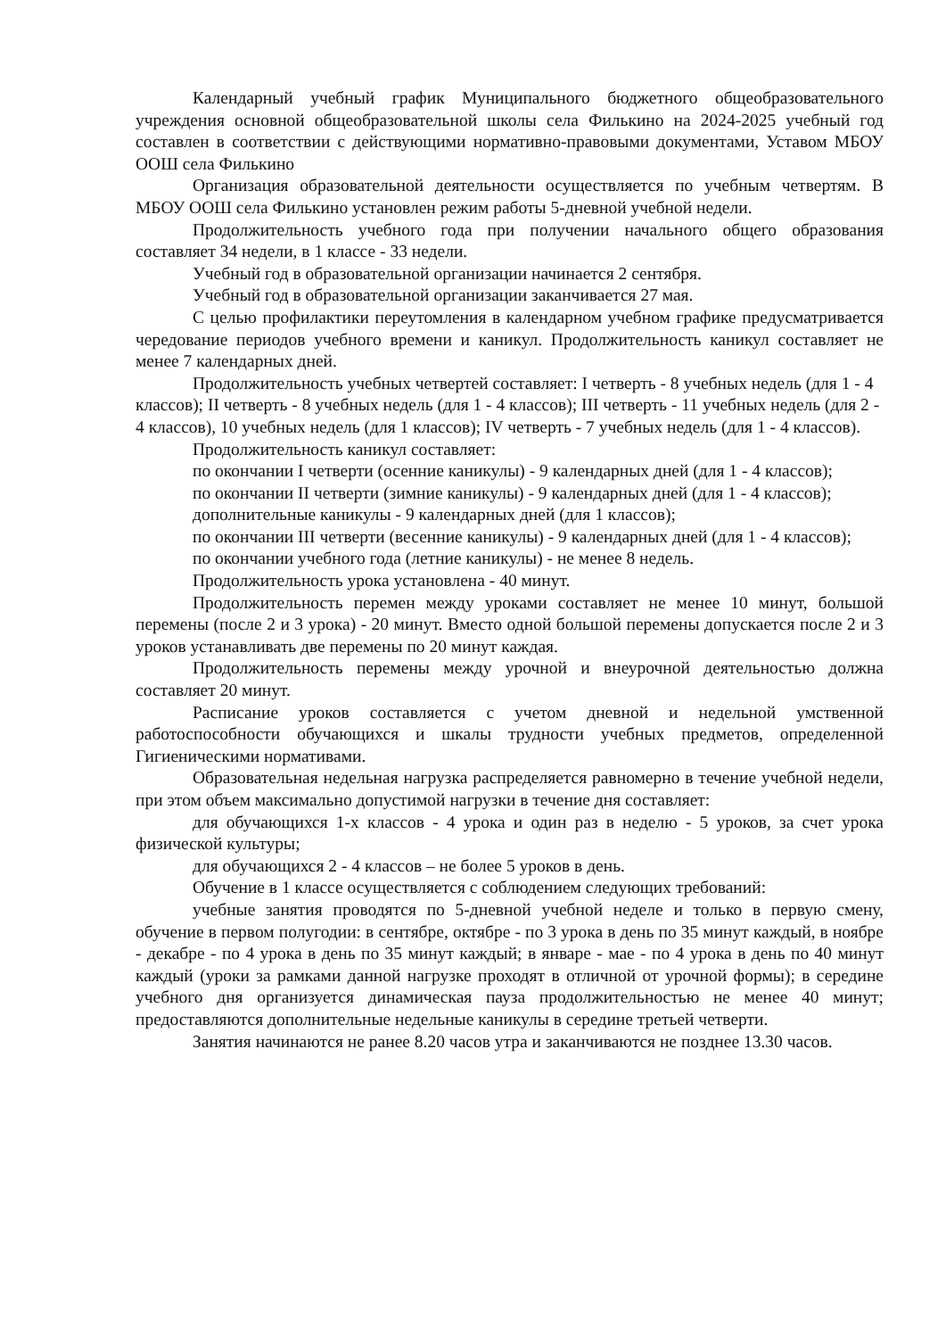Календарный учебный график Муниципального бюджетного общеобразовательного учреждения основной общеобразовательной школы села Филькино на 2024-2025 учебный год составлен в соответствии с действующими нормативно-правовыми документами, Уставом МБОУ ООШ села Филькино
Организация образовательной деятельности осуществляется по учебным четвертям. В МБОУ ООШ села Филькино установлен режим работы 5-дневной учебной недели.
Продолжительность учебного года при получении начального общего образования составляет 34 недели, в 1 классе - 33 недели.
Учебный год в образовательной организации начинается 2 сентября.
Учебный год в образовательной организации заканчивается 27 мая.
С целью профилактики переутомления в календарном учебном графике предусматривается чередование периодов учебного времени и каникул. Продолжительность каникул составляет не менее 7 календарных дней.
Продолжительность учебных четвертей составляет: I четверть - 8 учебных недель (для 1 - 4 классов); II четверть - 8 учебных недель (для 1 - 4 классов); III четверть - 11 учебных недель (для 2 - 4 классов), 10 учебных недель (для 1 классов); IV четверть - 7 учебных недель (для 1 - 4 классов).
Продолжительность каникул составляет:
по окончании I четверти (осенние каникулы) - 9 календарных дней (для 1 - 4 классов);
по окончании II четверти (зимние каникулы) - 9 календарных дней (для 1 - 4 классов);
дополнительные каникулы - 9 календарных дней (для 1 классов);
по окончании III четверти (весенние каникулы) - 9 календарных дней (для 1 - 4 классов);
по окончании учебного года (летние каникулы) - не менее 8 недель.
Продолжительность урока установлена - 40 минут.
Продолжительность перемен между уроками составляет не менее 10 минут, большой перемены (после 2 и 3 урока) - 20 минут. Вместо одной большой перемены допускается после 2 и 3 уроков устанавливать две перемены по 20 минут каждая.
Продолжительность перемены между урочной и внеурочной деятельностью должна составляет 20 минут.
Расписание уроков составляется с учетом дневной и недельной умственной работоспособности обучающихся и шкалы трудности учебных предметов, определенной Гигиеническими нормативами.
Образовательная недельная нагрузка распределяется равномерно в течение учебной недели, при этом объем максимально допустимой нагрузки в течение дня составляет:
для обучающихся 1-х классов - 4 урока и один раз в неделю - 5 уроков, за счет урока физической культуры;
для обучающихся 2 - 4 классов – не более 5 уроков в день.
Обучение в 1 классе осуществляется с соблюдением следующих требований:
учебные занятия проводятся по 5-дневной учебной неделе и только в первую смену, обучение в первом полугодии: в сентябре, октябре - по 3 урока в день по 35 минут каждый, в ноябре - декабре - по 4 урока в день по 35 минут каждый; в январе - мае - по 4 урока в день по 40 минут каждый (уроки за рамками данной нагрузке проходят в отличной от урочной формы); в середине учебного дня организуется динамическая пауза продолжительностью не менее 40 минут; предоставляются дополнительные недельные каникулы в середине третьей четверти.
Занятия начинаются не ранее 8.20 часов утра и заканчиваются не позднее 13.30 часов.